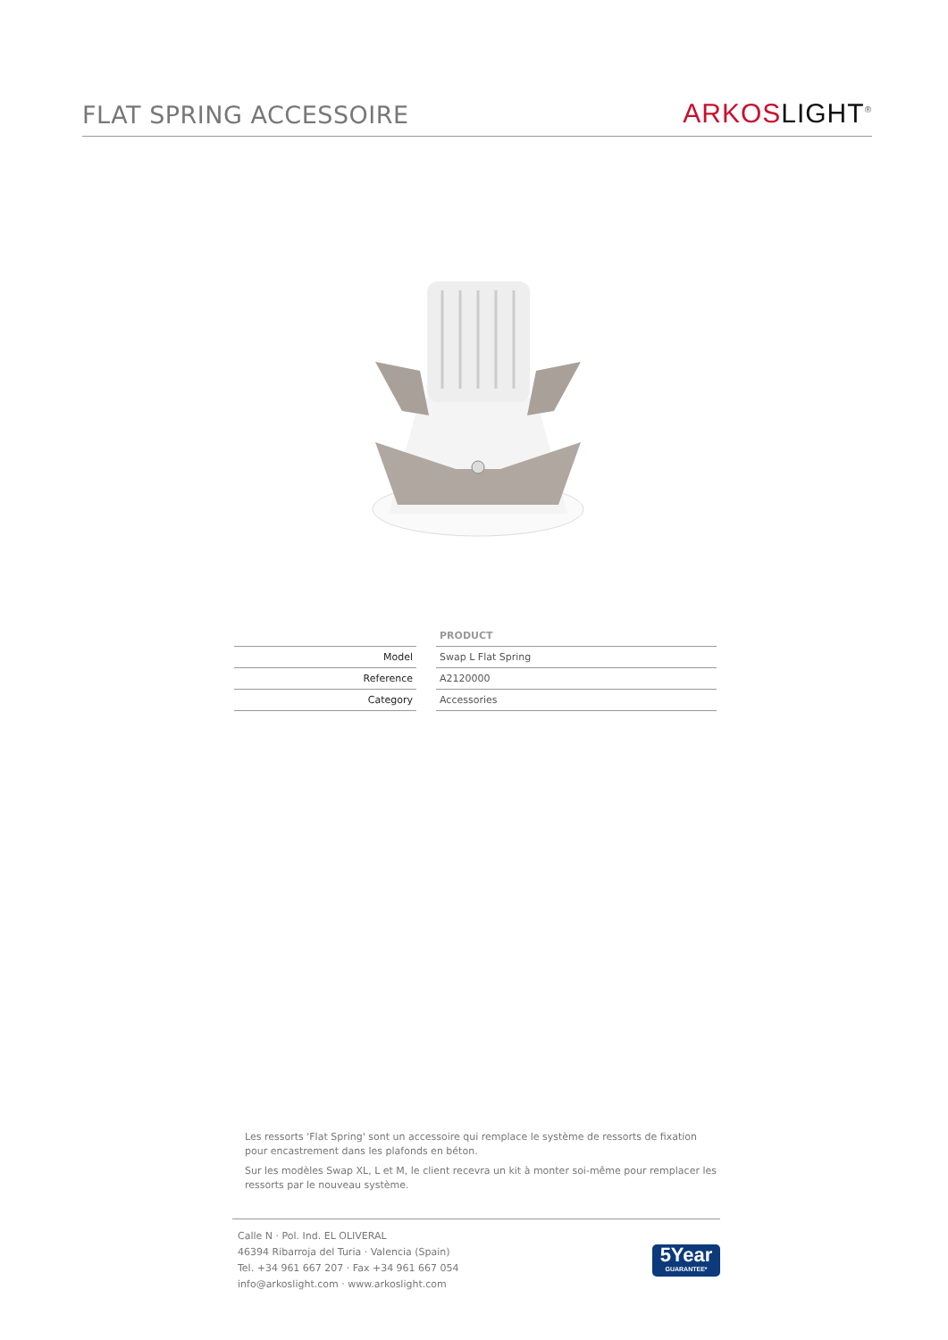FLAT SPRING ACCESSOIRE
ARKOS LIGHT<sup>®</sup>
| | | PRODUCT |
| --- | --- | --- |
| Model | | Swap L Flat Spring |
| Reference | | A2120000 |
| Category | | Accessories |
Les ressorts 'Flat Spring' sont un accessoire qui remplace le système de ressorts de fixation pour encastrement dans les plafonds en béton.
Sur les modèles Swap XL, L et M, le client recevra un kit à monter soi-même pour remplacer les ressorts par le nouveau système.
Calle N · Pol. Ind. EL OLIVERAL
46394 Ribarroja del Turia · Valencia (Spain)
Tel. +34 961 667 207 · Fax +34 961 667 054
info@arkoslight.com · www.arkoslight.com
5Year
GUARANTEE*